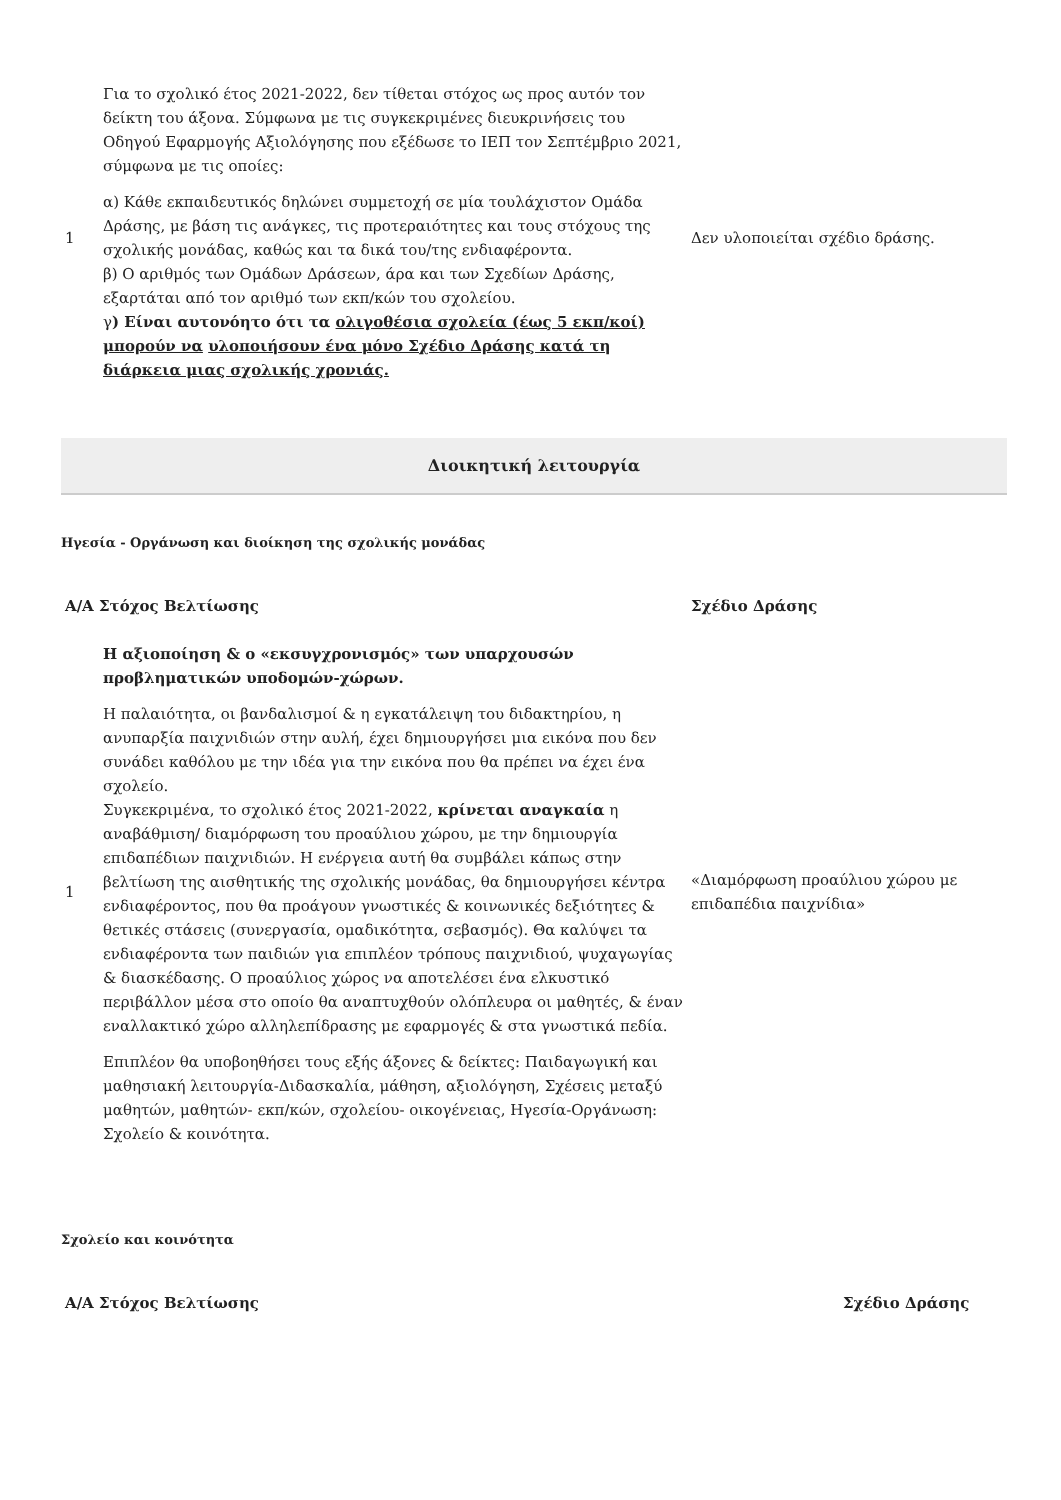| 1 | Για το σχολικό έτος 2021-2022, δεν τίθεται στόχος ως προς αυτόν τον δείκτη του άξονα. Σύμφωνα με τις συγκεκριμένες διευκρινήσεις του Οδηγού Εφαρμογής Αξιολόγησης που εξέδωσε το ΙΕΠ τον Σεπτέμβριο 2021, σύμφωνα με τις οποίες: α) Κάθε εκπαιδευτικός δηλώνει συμμετοχή σε μία τουλάχιστον Ομάδα Δράσης, με βάση τις ανάγκες, τις προτεραιότητες και τους στόχους της σχολικής μονάδας, καθώς και τα δικά του/της ενδιαφέροντα. β) Ο αριθμός των Ομάδων Δράσεων, άρα και των Σχεδίων Δράσης, εξαρτάται από τον αριθμό των εκπ/κών του σχολείου. γ ) Είναι αυτονόητο ότι τα ολιγοθέσια σχολεία (έως 5 εκπ/κοί) μπορούν να υλοποιήσουν ένα μόνο Σχέδιο Δράσης κατά τη διάρκεια μιας σχολικής χρονιάς. | Δεν υλοποιείται σχέδιο δράσης. |
Διοικητική λειτουργία
Ηγεσία - Οργάνωση και διοίκηση της σχολικής μονάδας
| Α/Α Στόχος Βελτίωσης | | Σχέδιο Δράσης |
| --- | --- | --- |
| 1 | Η αξιοποίηση & ο «εκσυγχρονισμός» των υπαρχουσών προβληματικών υποδομών-χώρων. Η παλαιότητα, οι βανδαλισμοί & η εγκατάλειψη του διδακτηρίου, η ανυπαρξία παιχνιδιών στην αυλή, έχει δημιουργήσει μια εικόνα που δεν συνάδει καθόλου με την ιδέα για την εικόνα που θα πρέπει να έχει ένα σχολείο. Συγκεκριμένα, το σχολικό έτος 2021-2022, κρίνεται αναγκαία η αναβάθμιση/ διαμόρφωση του προαύλιου χώρου, με την δημιουργία επιδαπέδιων παιχνιδιών. Η ενέργεια αυτή θα συμβάλει κάπως στην βελτίωση της αισθητικής της σχολικής μονάδας, θα δημιουργήσει κέντρα ενδιαφέροντος, που θα προάγουν γνωστικές & κοινωνικές δεξιότητες & θετικές στάσεις (συνεργασία, ομαδικότητα, σεβασμός). Θα καλύψει τα ενδιαφέροντα των παιδιών για επιπλέον τρόπους παιχνιδιού, ψυχαγωγίας & διασκέδασης. Ο προαύλιος χώρος να αποτελέσει ένα ελκυστικό περιβάλλον μέσα στο οποίο θα αναπτυχθούν ολόπλευρα οι μαθητές, & έναν εναλλακτικό χώρο αλληλεπίδρασης με εφαρμογές & στα γνωστικά πεδία. Επιπλέον θα υποβοηθήσει τους εξής άξονες & δείκτες: Παιδαγωγική και μαθησιακή λειτουργία-Διδασκαλία, μάθηση, αξιολόγηση, Σχέσεις μεταξύ μαθητών, μαθητών- εκπ/κών, σχολείου- οικογένειας, Ηγεσία-Οργάνωση: Σχολείο & κοινότητα. | «Διαμόρφωση προαύλιου χώρου με επιδαπέδια παιχνίδια» |
Σχολείο και κοινότητα
| Α/Α Στόχος Βελτίωσης | Σχέδιο Δράσης |
| --- | --- |